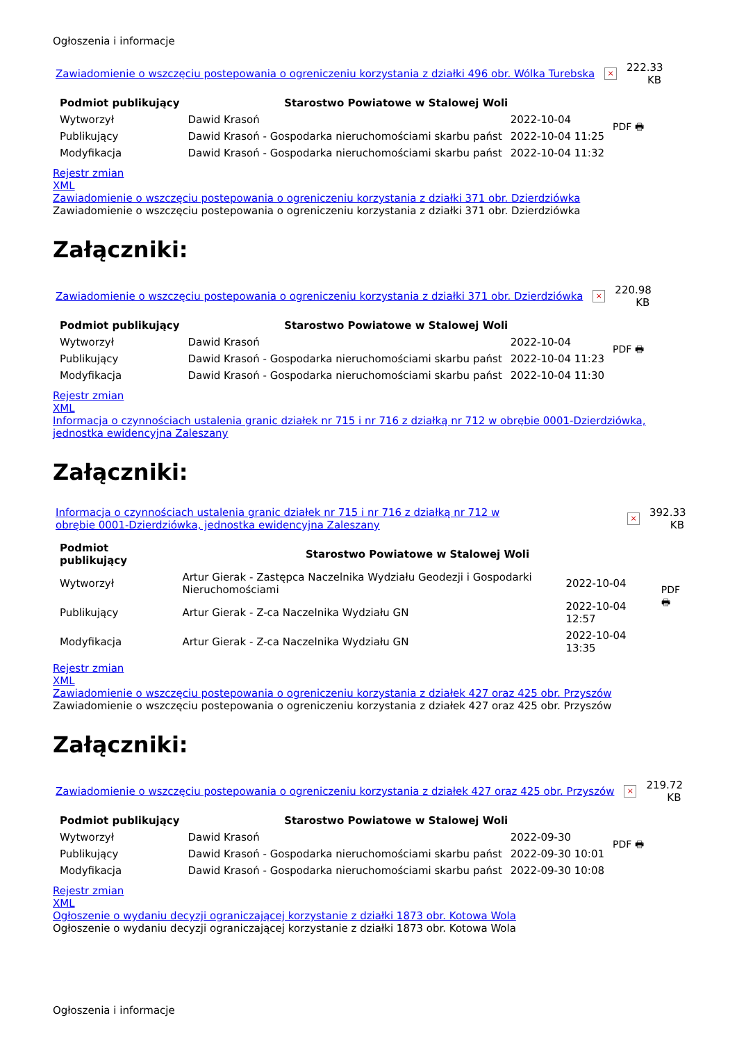Ogłoszenia i informacje
Zawiadomienie o wszczęciu postepowania o ogreniczeniu korzystania z działki 496 obr. Wólka Turebska × 222.33 KB
| Podmiot publikujący | Starostwo Powiatowe w Stalowej Woli | | PDF 🖶 |
| Wytworzył | Dawid Krasoń | 2022-10-04 | |
| Publikujący | Dawid Krasoń - Gospodarka nieruchomościami skarbu państ | 2022-10-04 11:25 | |
| Modyfikacja | Dawid Krasoń - Gospodarka nieruchomościami skarbu państ | 2022-10-04 11:32 | |
Rejestr zmian
XML
Zawiadomienie o wszczęciu postepowania o ogreniczeniu korzystania z działki 371 obr. Dzierdziówka
Zawiadomienie o wszczęciu postepowania o ogreniczeniu korzystania z działki 371 obr. Dzierdziówka
Załączniki:
Zawiadomienie o wszczęciu postepowania o ogreniczeniu korzystania z działki 371 obr. Dzierdziówka × 220.98 KB
| Podmiot publikujący | Starostwo Powiatowe w Stalowej Woli | | PDF 🖶 |
| Wytworzył | Dawid Krasoń | 2022-10-04 | |
| Publikujący | Dawid Krasoń - Gospodarka nieruchomościami skarbu państ | 2022-10-04 11:23 | |
| Modyfikacja | Dawid Krasoń - Gospodarka nieruchomościami skarbu państ | 2022-10-04 11:30 | |
Rejestr zmian
XML
Informacja o czynnościach ustalenia granic działek nr 715 i nr 716 z działką nr 712 w obrębie 0001-Dzierdziówka, jednostka ewidencyjna Zaleszany
Załączniki:
Informacja o czynnościach ustalenia granic działek nr 715 i nr 716 z działką nr 712 w obrębie 0001-Dzierdziówka, jednostka ewidencyjna Zaleszany × 392.33 KB
| Podmiot publikujący | Starostwo Powiatowe w Stalowej Woli | | PDF 🖶 |
| Wytworzył | Artur Gierak - Zastępca Naczelnika Wydziału Geodezji i Gospodarki Nieruchomościami | 2022-10-04 | |
| Publikujący | Artur Gierak - Z-ca Naczelnika Wydziału GN | 2022-10-04 12:57 | |
| Modyfikacja | Artur Gierak - Z-ca Naczelnika Wydziału GN | 2022-10-04 13:35 | |
Rejestr zmian
XML
Zawiadomienie o wszczęciu postepowania o ogreniczeniu korzystania z działek 427 oraz 425 obr. Przyszów
Zawiadomienie o wszczęciu postepowania o ogreniczeniu korzystania z działek 427 oraz 425 obr. Przyszów
Załączniki:
Zawiadomienie o wszczęciu postepowania o ogreniczeniu korzystania z działek 427 oraz 425 obr. Przyszów × 219.72 KB
| Podmiot publikujący | Starostwo Powiatowe w Stalowej Woli | | PDF 🖶 |
| Wytworzył | Dawid Krasoń | 2022-09-30 | |
| Publikujący | Dawid Krasoń - Gospodarka nieruchomościami skarbu państ | 2022-09-30 10:01 | |
| Modyfikacja | Dawid Krasoń - Gospodarka nieruchomościami skarbu państ | 2022-09-30 10:08 | |
Rejestr zmian
XML
Ogłoszenie o wydaniu decyzji ograniczającej korzystanie z działki 1873 obr. Kotowa Wola
Ogłoszenie o wydaniu decyzji ograniczającej korzystanie z działki 1873 obr. Kotowa Wola
Ogłoszenia i informacje